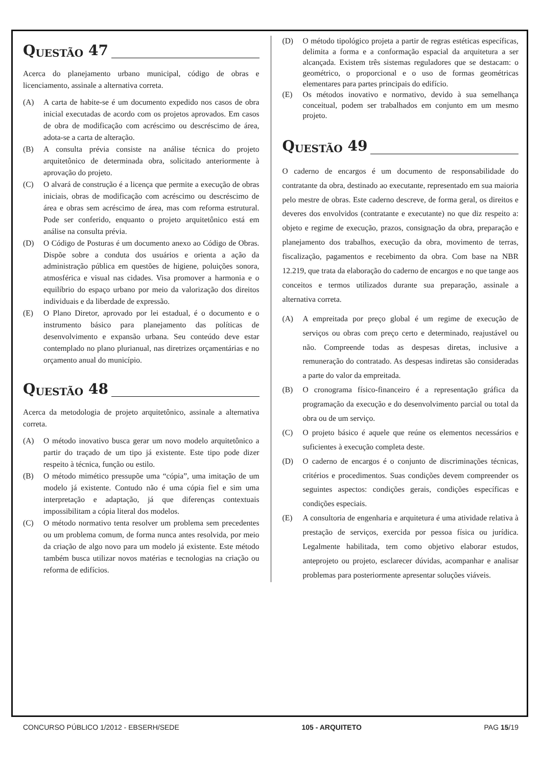Q UESTÃO 47
Acerca do planejamento urbano municipal, código de obras e licenciamento, assinale a alternativa correta.
(A) A carta de habite-se é um documento expedido nos casos de obra inicial executadas de acordo com os projetos aprovados. Em casos de obra de modificação com acréscimo ou descréscimo de área, adota-se a carta de alteração.
(B) A consulta prévia consiste na análise técnica do projeto arquitetônico de determinada obra, solicitado anteriormente à aprovação do projeto.
(C) O alvará de construção é a licença que permite a execução de obras iniciais, obras de modificação com acréscimo ou descréscimo de área e obras sem acréscimo de área, mas com reforma estrutural. Pode ser conferido, enquanto o projeto arquitetônico está em análise na consulta prévia.
(D) O Código de Posturas é um documento anexo ao Código de Obras. Dispõe sobre a conduta dos usuários e orienta a ação da administração pública em questões de higiene, poluições sonora, atmosférica e visual nas cidades. Visa promover a harmonia e o equilíbrio do espaço urbano por meio da valorização dos direitos individuais e da liberdade de expressão.
(E) O Plano Diretor, aprovado por lei estadual, é o documento e o instrumento básico para planejamento das políticas de desenvolvimento e expansão urbana. Seu conteúdo deve estar contemplado no plano plurianual, nas diretrizes orçamentárias e no orçamento anual do município.
Q UESTÃO 48
Acerca da metodologia de projeto arquitetônico, assinale a alternativa correta.
(A) O método inovativo busca gerar um novo modelo arquitetônico a partir do traçado de um tipo já existente. Este tipo pode dizer respeito à técnica, função ou estilo.
(B) O método mimético pressupõe uma “cópia”, uma imitação de um modelo já existente. Contudo não é uma cópia fiel e sim uma interpretação e adaptação, já que diferenças contextuais impossibilitam a cópia literal dos modelos.
(C) O método normativo tenta resolver um problema sem precedentes ou um problema comum, de forma nunca antes resolvida, por meio da criação de algo novo para um modelo já existente. Este método também busca utilizar novos matérias e tecnologias na criação ou reforma de edifícios.
(D) O método tipológico projeta a partir de regras estéticas específicas, delimita a forma e a conformação espacial da arquitetura a ser alcançada. Existem três sistemas reguladores que se destacam: o geométrico, o proporcional e o uso de formas geométricas elementares para partes principais do edifício.
(E) Os métodos inovativo e normativo, devido à sua semelhança conceitual, podem ser trabalhados em conjunto em um mesmo projeto.
Q UESTÃO 49
O caderno de encargos é um documento de responsabilidade do contratante da obra, destinado ao executante, representado em sua maioria pelo mestre de obras. Este caderno descreve, de forma geral, os direitos e deveres dos envolvidos (contratante e executante) no que diz respeito a: objeto e regime de execução, prazos, consignação da obra, preparação e planejamento dos trabalhos, execução da obra, movimento de terras, fiscalização, pagamentos e recebimento da obra. Com base na NBR 12.219, que trata da elaboração do caderno de encargos e no que tange aos conceitos e termos utilizados durante sua preparação, assinale a alternativa correta.
(A) A empreitada por preço global é um regime de execução de serviços ou obras com preço certo e determinado, reajustável ou não. Compreende todas as despesas diretas, inclusive a remuneração do contratado. As despesas indiretas são consideradas a parte do valor da empreitada.
(B) O cronograma físico-financeiro é a representação gráfica da programação da execução e do desenvolvimento parcial ou total da obra ou de um serviço.
(C) O projeto básico é aquele que reúne os elementos necessários e suficientes à execução completa deste.
(D) O caderno de encargos é o conjunto de discriminações técnicas, critérios e procedimentos. Suas condições devem compreender os seguintes aspectos: condições gerais, condições específicas e condições especiais.
(E) A consultoria de engenharia e arquitetura é uma atividade relativa à prestação de serviços, exercida por pessoa física ou jurídica. Legalmente habilitada, tem como objetivo elaborar estudos, anteprojeto ou projeto, esclarecer dúvidas, acompanhar e analisar problemas para posteriormente apresentar soluções viáveis.
CONCURSO PÚBLICO 1/2012 - EBSERH/SEDE 105 - ARQUITETO PAG 15/19